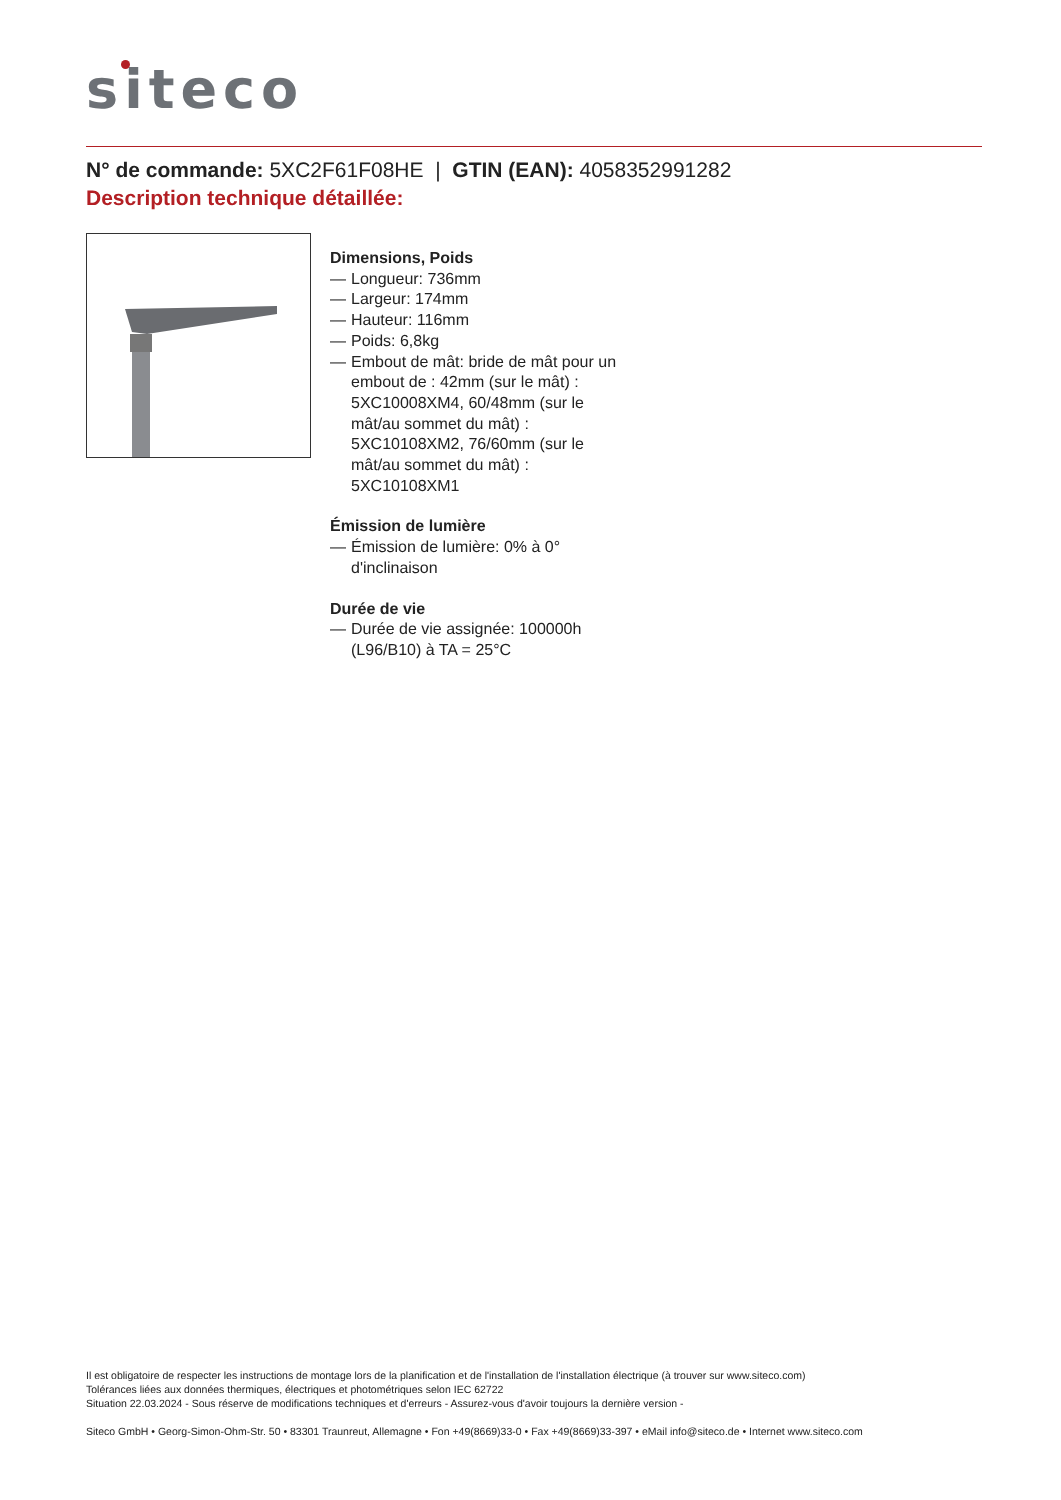siteco
N° de commande: 5XC2F61F08HE | GTIN (EAN): 4058352991282
Description technique détaillée:
Dimensions, Poids
— Longueur: 736mm
— Largeur: 174mm
— Hauteur: 116mm
— Poids: 6,8kg
— Embout de mât: bride de mât pour un embout de : 42mm (sur le mât) : 5XC10008XM4, 60/48mm (sur le mât/au sommet du mât) : 5XC10108XM2, 76/60mm (sur le mât/au sommet du mât) : 5XC10108XM1
Émission de lumière
— Émission de lumière: 0% à 0° d'inclinaison
Durée de vie
— Durée de vie assignée: 100000h (L96/B10) à TA = 25°C
Il est obligatoire de respecter les instructions de montage lors de la planification et de l'installation de l'installation électrique (à trouver sur www.siteco.com)
Tolérances liées aux données thermiques, électriques et photométriques selon IEC 62722
Situation 22.03.2024 - Sous réserve de modifications techniques et d'erreurs - Assurez-vous d'avoir toujours la dernière version -
Siteco GmbH • Georg-Simon-Ohm-Str. 50 • 83301 Traunreut, Allemagne • Fon +49(8669)33-0 • Fax +49(8669)33-397 • eMail info@siteco.de • Internet www.siteco.com